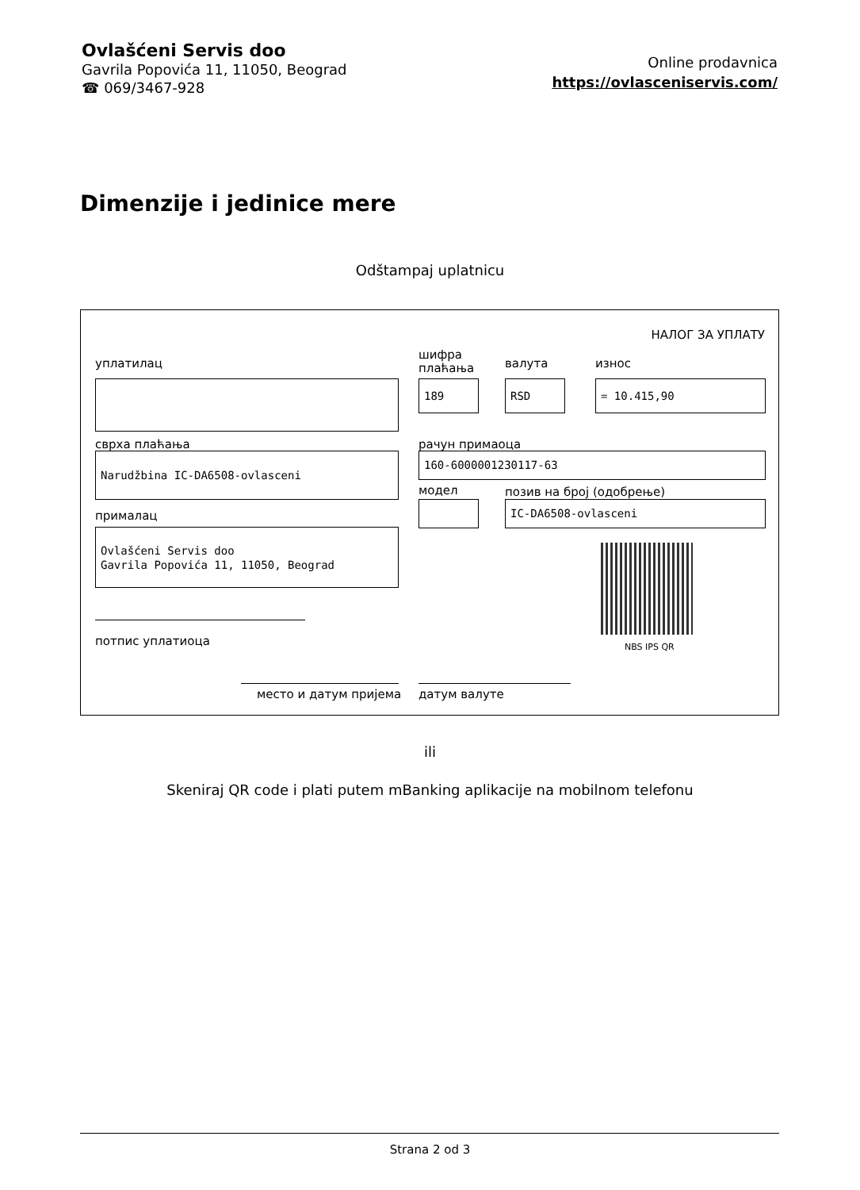Ovlašćeni Servis doo
Gavrila Popovića 11, 11050, Beograd
☎ 069/3467-928
Online prodavnica
https://ovlasceniservis.com/
Dimenzije i jedinice mere
Odštampaj uplatnicu
НАЛОГ ЗА УПЛАТУ
уплатилац
шифра
плаћања
валута износ
189 RSD = 10.415,90
сврха плаћања рачун примаоца
Narudžbina IC-DA6508-ovlasceni 160-6000001230117-63
модел позив на број (одобрење)
IC-DA6508-ovlasceni
прималац
Ovlašćeni Servis doo
Gavrila Popovića 11, 11050, Beograd
NBS IPS QR
потпис уплатиоца
место и датум пријема датум валуте
ili
Skeniraj QR code i plati putem mBanking aplikacije na mobilnom telefonu
Strana 2 od 3